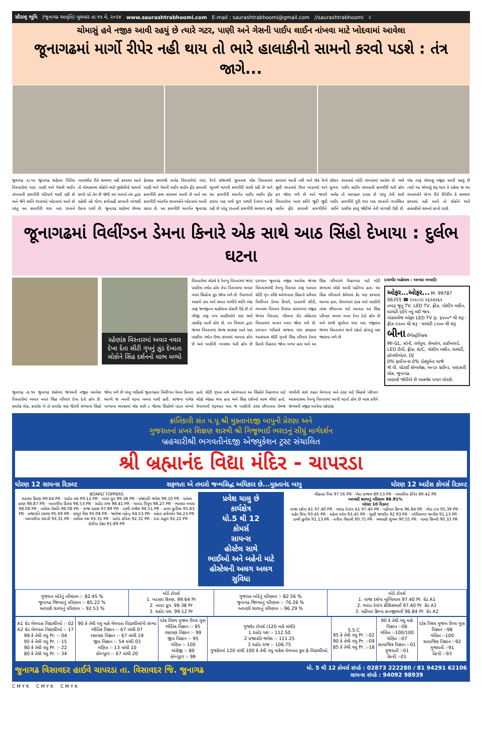સૌરાષ્ટ્ર ભૂમિ (જૂનાગઢ આવૃતિ) બુધવાર તા.૧૫ મે, ૨૦૨૪ www.saurashtrabhoomi.com E-mail : saurashtrabhoomi@gmail.com //saurashtrabhoomi ૮
ચોમાસું હવે નજીક આવી રહયું છે ત્યારે ગટર, પાણી અને ગેસની પાઈપ લાઈન નાંખવા માટે ખોદવામાં આવેલા
જૂનાગઢમાં માર્ગો રીપેર નહી થાય તો ભારે હાલાકીનો સામનો કરવો પડશે : તંત્ર જાગે...
જૂનાગઢ તા.૧૫ જૂનાગઢ શહેરના વિવિધ વિસ્તારોમાં ગટર, પાણી અને ગેસની લાઈન નાંખવાની કામગીરી મોટેપાયે ચાલી રહી છે અને જેને લઈને રસ્તાઓ ખોદવામાં આવે છે પરંતુ આ કામગીરી થયા બાદ રસ્તાને વ્યવસ્થીત રીતે સમથળ નહી કરવામાં આવે તો ચોમાસામાં લોકોને ભારે મુશ્કેલીનો સામનો કરવો પડે તેમ છે જેથી આ બાબતે તંત્ર દ્વારા વહેલી તકે યોગ્ય કાર્યવાહી કરવાની માંગણી ઉઠવા પામી છે. જૂનાગઢ શહેરમાં છેલ્લા કેટલાક સમયથી અનેક વિસ્તારોમાં ગટર, પાણી અને ગેસની પાઈપ લાઈન ફીટ કરવાની કામગીરી હાથ ધરવામાં આવી છે અને આ કામગીરી અંતર્ગત રસ્તાઓને ખોદવામાં આવી રહયા છે. આ કામગીરી અંતર્ગત જૂનાગઢ રેલ્વે સ્ટેશનથી સુખનાથ ચોક વિસ્તારમાં ભુગર્ભ ગટરની કામગીરી ચાલી રહી છે અને આ કામગીરી અંતર્ગત પાઈપ લાઈન ફીટ કરાયા બાદ માથે ધુળ પાથરી દેવામાં આવી રહી છે પરંતુ રસ્તાની કામગીરી સમથળ હજુ કરવામાં આવી નથી અને છેક રેલ્વે સ્ટેશન સુધી રસ્તાઓ ઉપર ખાડાઓ અને ધુળના ઢગ જોવા મળે છે અને જયારે અનેક વિસ્તારોમાં ખાસ કરીને જુદી જુદી પાઈપ લાઈન ફીટ કરવાની કામગીરીને લઈને રસ્તાઓ ખોદી નાંખવામાં આવેલ છે. ભલે પાઈપ લાઈન નાંખવાની કામગીરી થતી હોય તો આવકાર દાયક છે પરંતુ તેની સાથે કામગીરી પુરી થયા બાદ રસ્તાની વ્યવસ્થિત પાલીસ કરવું જોઈએ તેવી માંગણી ઉઠી છે. એક તરફ ચોમાસુ નજીક આવી રહયું છે ત્યારે આ ચોમાસું શરૂ થાય તે પહેલા જ આ રસ્તાઓને યોગ્ય રીતે રીપેરીંગ કે સમથળ કરવામાં નહી આવે તો લોકોને ભારે હાલાકીનો સામનો કરવો પડશે.
જૂનાગઢમાં વિલીંગ્ડન ડેમના કિનારે એક સાથે આઠ સિંહો દેખાયા : દુર્લભ ઘટના
રહેણાંક વિસ્તારમાં અવાર નવાર દેખા દેતા સીટી ગૃપનું ઝુંડ દેખાતા લોકોને સિંહ દર્શનનો લાભ મળ્યો
વિસ્તારોમાં એટલે કે રેવન્યુ વિસ્તારમાં જયાં પાણીના સ્ત્રોત હોય તેવા વિસ્તારમાં અવાર નવાર સિંહોના ઝુંડ જોવા મળે છે. ઉનાળાનો આકરો તાપ અને સખત ગરમીને લઈને એક તરફ જનજીવન ત્રાહીમામ પોકારી ઉઠે છે તો બીજી તરફ વન્ય પ્રાણીઓને પણ ભારે તકલીફ પડતી હોય છે. વન વિભાગ દ્વારા જંગલ વિસ્તારમાં તેમજ સાસણ ખાતે પણ પાણીના સ્ત્રોત ઉભા કરવામાં આવતા હોય છે અને પાણીની વ્યવસ્થા થતી હોય છે દરમ્યાન જૂનાગઢ નજીક આવેલા જંગલ વિસ્તારમાંથી રેવન્યુ વિસ્તાર તરફ આવતા સીટી ગૃપ તરીકે ઓળખાતા સિંહનો પરીવાર વિલીંગ્ડન ડેમના કિનારે, દાતારની સીડી, ભવનાથ વિસ્તાર ઉપરાંત ધરારનગર નજીક જંગલ વિસ્તાર, બીલખા રોડ સહિતના વિસ્તારમાં અવાર નવાર જોવા મળે છે. દરમ્યાન ગઈકાલે સાંજના પાંચ કલાકના આસપાસ સીટી ગૃપનો સિંહ પરિવાર ડેમના કિનારે વિહરતા જોવા મળ્યા હતા અને આ સિંહ પરિવારને નિહાળવા માટે મોટી સંખ્યામાં લોકો આવી પહોંચ્યા હતા. આ સિંહ પરિવારને કેમેરામાં કેદ પણ કરવામાં આવ્યા હતા. ઉનાળામાં ઠંડક અને પાણીની તરસ છીપાવવા માટે આવતા આ સિંહ પરિવાર અવાર નવાર દેખા દેતો હોય છે અને સાંજે સુર્યાસ્ત થયા બાદ નજીકના જંગલ વિસ્તારમાં જતો રહેતો હોવાનું પણ જાણવા મળે છે.
(તસ્વીર અહેવાલ : અમ્માર બખાઈ)
ઓફર...ઓફર... M. 99787 06355 ☎ (૦૨૮૫) ૨૬૨૭૩૬૨
તમારૂ જુનુ TV, LED TV, ફ્રીઝ, વોશીંગ મશીન, ઘરઘંટી દઈને નવું લઈ જાવ.
એક્સચેંજ ઓફર LED TV રૂા. ૬૫૦૦* થી શરૂ · ફ્રીઝ ૯૫૦૦ થી શરૂ · ઘરઘંટી ૮૫૦૦ થી શરૂ
બીના ઈલેક્ટ્રોનિક્સ
MI-GL, સોની, વર્લપુલ, સેમસંગ, પ્રાઈમવર્લ્ડ. LED ટીવી, ફ્રીઝ, A/C, વોશીંગ મશીન, ઘરઘંટી, હોમથીએટર, DJ
0% ફાઈનાન્સ 0% ડોક્યુમેન્ટ ચાર્જ
જે.વી. ચોટાઈ કોમ્પલેક્ષ, અન્ડર ગ્રાઉન્ડ, વણઝારી ચોક, જૂનાગઢ.
માણસો જોઈએ છે આકર્ષક પગાર ધોરણે.
જૂનાગઢ તા.૧૫ જૂનાગઢ શહેરમાં જંગલની નજીક આવેલા વિસ્તારોમાં અવાર નવાર સિંહ પરિવાર દેખા દેતો હોય છે. કયારેક એક, કયારેક બે તો કયારેક ત્રણ જેટલી સંખ્યામાં સિંહો જોવા મળે છે પરંતુ ગઈકાલે જૂનાગઢના વિલીંગ્ડન ડેમના કિનારા ભાગ્યે જ બનતી ઘટના બનવા પામી હતી. સાંજના પાંચેક વાગ્યાના અરસામાં એક સાથે ૮ જેટલા સિંહોએ પડાવ નાંખ્યો હતો. સીટી ગૃપના નામે ઓળખાતા આ સિંહોને નિહાળવા માટે લોકો એકઠા થયા હતા અને સિંહ દર્શનનો લાભ લીધો હતો. ઉનાળાની શરૂઆત થતા જ પાણીની તરસ છીપાવવા તેમજ ગરમીની સામે રાહત મેળવવા અને ઠંડક માટે સિંહનો પરિવાર આસપાસના રેવન્યુ વિસ્તારમાં આવી ચડતો હોય છે ખાસ કરીને જંગલની નજીક આવેલા રહેણાંક
ક્રાંતિકારી સંત પ.પૂ.શ્રી મુક્તાનંદજી બાપુની પ્રેરણા અને
ગુજરાતનાં પ્રખર શિક્ષણ શાસ્ત્રી શ્રી ગિજૂભાઈ ભરાડનું સીધું માર્ગદર્શન
બ્રહચારીશ્રી ભગવતીનંદજી એજ્યુકેશન ટ્રસ્ટ સંચાલિત
શ્રી બ્રહ્માનંદ વિદ્યા મંદિર - ચાપરડા
ધોરણ 12 સાયન્સ રિઝલ્ટ સફળતા એ તમારો જન્મસિદ્ધ અધિકાર છે...મુક્તાનંદ બાપુ ધોરણ 12 આર્ટસ કોમર્સ રિઝલ્ટ
BOARD TOPPERS
ખટાણા કિરણ 99.64 PR · રાઠોડ યશ 99.12 PR · બારડ ધ્રુવ 99.38 PR · પ્રજાપતિ જયેશ 99.10 PR · ધાંધલ કરણ 98.87 PR · બાવળીયા કિરણ 98.53 PR · રાઠોડ રાજ 98.41 PR · ચાવડા પિયુષ 98.27 PR · ભાસ્કર મનસા 98.08 PR · વાઘેલા ઉન્નતિ 98.08 PR · વાજા પ્રકાશ 97.89 PR · ડાભી રાજેશ 96.51 PR · ઝાલા ધ્રુવીસા 95.83 PR · પ્રજાપતિ દશરથ 95.69 PR · કરમુર રિશ 95.08 PR · જાડેજા મહેન્દ્ર 94.53 PR · મહેતા હર્ષવર્ધન 94.23 PR · આંબલીયા ચાંદની 93.31 PR · નારોલા યશ 93.31 PR · રાઠોડ કવિતા 92.31 PR · રાડા રાહુલ 92.22 PR · કોડીયા પ્રેક્ષા 91.89 PR
પ્રવેશ ચાલુ છે
કાર્યક્ષેત્ર
ધો.5 થી 12
કોમર્સ
સાયન્સ
હોસ્ટેલ સાથે
ભાઈઓ અને બહેનો માટે હોસ્ટેલની અલગ અલગ સુવિધા
ચૌહાણ મિરા 97.56 PR · ભેડા કાજલ 89.53 PR · વઘાસીયા કેવિન 89.42 PR
આપણી શાળાનું પરિણામ 98.91%
ધોરણ 10 રિઝલ્ટ
વાજા દર્શના A1 97.40 PR · ભરાડ દેવાંગ A1 97.40 PR · પઢીયાર ક્રિષ્ના 96.84 PR · ભેડા દયા 95.39 PR · વાઢેર પ્રિયા 93.45 PR · મહેતા ઓમ 93.45 PR · લુણી જયદીપ 92.93 PR · બોરીસાગર જ્ન્વીક 91.13 PR · ડાભી હુવીલ 91.13 PR · તવીયા વૈશાલી 90.75 PR · ભલાણી શુભમ 90.55 PR · પામક સિધ્ધી 90.33 PR
| ગુજરાત બોર્ડનું પરિણામ :- 82.45 % જુનાગઢ જિલ્લાનું પરિણામ :- 85.22 % આપણી શાળાનું પરિણામ :- 92.53 % | બોર્ડ ટોપર્સ 1. ખટાણા કિરણ. 99.64 Pr 2. બારડ ધ્રુવ. 99.38 Pr 3. રાઠોડ યશ. 99.12 Pr | ગુજરાત બોર્ડનું પરિણામ :- 82.56 % જુનાગઢ જિલ્લાનું પરિણામ :- 76.26 % આપણી શાળાનું પરિણામ :- 96.29 % | બોર્ડ ટોપર્સ 1. વાજા દર્શના બુધ્ધિલાલ 97.40 Pr. ગ્રેડ A1 2. ભરાડ દેવાંગ કૌશિકભાઈ 97.40 Pr. ગ્રેડ A1 3. પઢીયાર ક્રિષ્ના કાનજીભાઈ 96.84 Pr. ગ્રેડ A2 |
| A1 ગ્રેડ મેળવતા વિદ્યાર્થીઓ :- 02 A2 ગ્રેડ મેળવતા વિદ્યાર્થીઓ :- 17 99 કે તેથી વધુ Pr. :- 04 95 કે તેથી વધુ Pr. :- 15 90 કે તેથી વધુ Pr. :- 22 80 કે તેથી વધુ Pr. :- 34 | 90 કે તેથી વધુ માર્ક મેળવતા વિદ્યાર્થીઓની સંખ્યા ભૌતિક વિજ્ઞાન :- 67 માંથી 07 રસાયણ વિજ્ઞાન :- 67 માંથી 19 જીવ વિજ્ઞાન :- 54 માંથી 03 ગણિત :- 13 માંથી 10 કોમ્પ્યુટર :- 67 માંથી 20 | દરેક વિષય મુજબ ઉચ્ચ ગુણ ભૌતિક વિજ્ઞાન :- 95 રસાયણ વિજ્ઞાન :- 99 જીવ વિજ્ઞાન :- 95 ગણિત :- 100 અંગ્રેજી :- 80 કોમ્પ્યુટર :- 99 | ગુજકેટ ટોપર્સ (120 માર્ક માંથી) 1 રાઠોડ યશ :- 112.50 2 પ્રજાપતિ જયેશ :- 111.25 3 રાઠોડ રાજ :- 106.75 ગુજકેટમાં 120 માંથી 100 કે તેથી વધુ માર્કસ મેળવતા કુલ 8 વિદ્યાર્થીઓ. | S.S.C 95 કે તેથી વધુ Pr. :-02 90 કે તેથી વધુ Pr. :-09 85 કે તેથી વધુ Pr. :-18 | 90 કે તેથી વધુ માર્ક વિજ્ઞાન :-06 ગણિત :-100/100 ગણિત :-07 સામાજિક વિજ્ઞાન :-01 ગુજરાતી :-01 હિન્દી :-01 | દરેક વિષય મુજબ ઉચ્ચ ગુણ વિજ્ઞાન :-98 ગણિત :-100 સામાજિક વિજ્ઞાન :-92 ગુજરાતી :-91 હિન્દી :-93 |
જુનાગઢ વિસાવદર હાઈવે ચાપરડા તા. વિસાવદર જિ. જુનાગઢ ધો. 5 થી 12 કોમર્સ સંપર્ક : 02873 222280 / 81 94291 62106
સાયન્સ સંપર્ક : 94092 98939
C M Y K C M Y K C M Y K